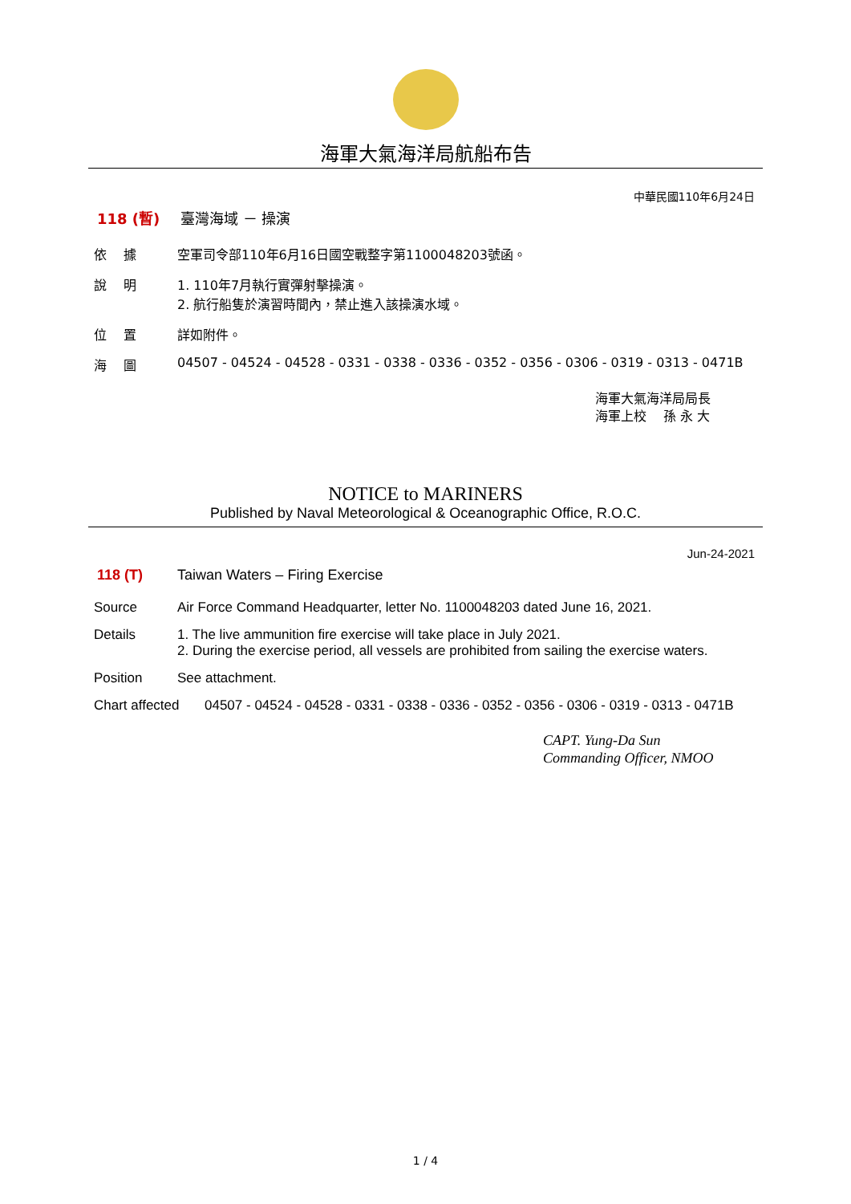海軍大氣海洋局航船布告
中華民國110年6月24日
118 (暫) 臺灣海域 － 操演
依　 據 空軍司令部110年6月16日國空戰整字第1100048203號函。
說　 明 1. 110年7月執行實彈射擊操演。
2. 航行船隻於演習時間內，禁止進入該操演水域。
位　 置 詳如附件。
海　 圖 04507 - 04524 - 04528 - 0331 - 0338 - 0336 - 0352 - 0356 - 0306 - 0319 - 0313 - 0471B
海軍大氣海洋局局長
海軍上校　 孫 永 大
NOTICE to MARINERS
Published by Naval Meteorological & Oceanographic Office, R.O.C.
Jun-24-2021
118 (T) Taiwan Waters – Firing Exercise
Source Air Force Command Headquarter, letter No. 1100048203 dated June 16, 2021.
Details 1. The live ammunition fire exercise will take place in July 2021.
2. During the exercise period, all vessels are prohibited from sailing the exercise waters.
Position See attachment.
Chart affected
04507 - 04524 - 04528 - 0331 - 0338 - 0336 - 0352 - 0356 - 0306 - 0319 - 0313 - 0471B
CAPT. Yung-Da Sun
Commanding Officer, NMOO
1 / 4